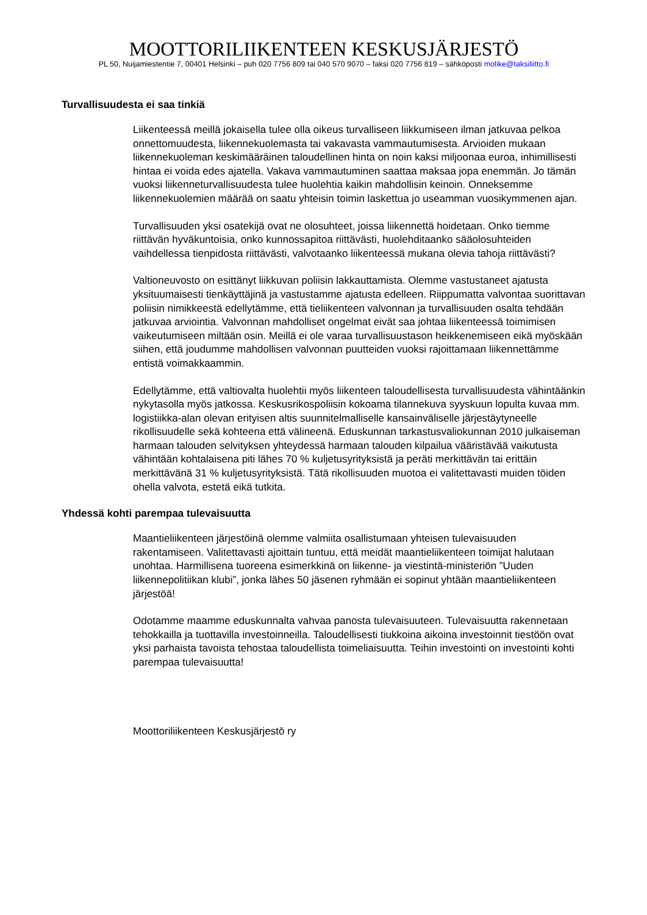MOOTTORILIIKENTEEN KESKUSJÄRJESTÖ
PL 50, Nuijamiestentie 7, 00401 Helsinki – puh 020 7756 809 tai 040 570 9070 – faksi 020 7756 819 – sähköposti molike@taksiliitto.fi
Turvallisuudesta ei saa tinkiä
Liikenteessä meillä jokaisella tulee olla oikeus turvalliseen liikkumiseen ilman jatkuvaa pelkoa onnettomuudesta, liikennekuolemasta tai vakavasta vammautumisesta. Arvioiden mukaan liikennekuoleman keskimääräinen taloudellinen hinta on noin kaksi miljoonaa euroa, inhimillisesti hintaa ei voida edes ajatella. Vakava vammautuminen saattaa maksaa jopa enemmän. Jo tämän vuoksi liikenneturvallisuudesta tulee huolehtia kaikin mahdollisin keinoin. Onneksemme liikennekuolemien määrää on saatu yhteisin toimin laskettua jo useamman vuosikymmenen ajan.
Turvallisuuden yksi osatekijä ovat ne olosuhteet, joissa liikennettä hoidetaan. Onko tiemme riittävän hyväkuntoisia, onko kunnossapitoa riittävästi, huolehditaanko sääolosuhteiden vaihdellessa tienpidosta riittävästi, valvotaanko liikenteessä mukana olevia tahoja riittävästi?
Valtioneuvosto on esittänyt liikkuvan poliisin lakkauttamista. Olemme vastustaneet ajatusta yksituumaisesti tienkäyttäjinä ja vastustamme ajatusta edelleen. Riippumatta valvontaa suorittavan poliisin nimikkeestä edellytämme, että tieliikenteen valvonnan ja turvallisuuden osalta tehdään jatkuvaa arviointia. Valvonnan mahdolliset ongelmat eivät saa johtaa liikenteessä toimimisen vaikeutumiseen miltään osin. Meillä ei ole varaa turvallisuustason heikkenemiseen eikä myöskään siihen, että joudumme mahdollisen valvonnan puutteiden vuoksi rajoittamaan liikennettämme entistä voimakkaammin.
Edellytämme, että valtiovalta huolehtii myös liikenteen taloudellisesta turvallisuudesta vähintäänkin nykytasolla myös jatkossa. Keskusrikospoliisin kokoama tilannekuva syyskuun lopulta kuvaa mm. logistiikka-alan olevan erityisen altis suunnitelmalliselle kansainväliselle järjestäytyneelle rikollisuudelle sekä kohteena että välineenä. Eduskunnan tarkastusvaliokunnan 2010 julkaiseman harmaan talouden selvityksen yhteydessä harmaan talouden kilpailua vääristävää vaikutusta vähintään kohtalaisena piti lähes 70 % kuljetusyrityksistä ja peräti merkittävän tai erittäin merkittävänä 31 % kuljetusyrityksistä. Tätä rikollisuuden muotoa ei valitettavasti muiden töiden ohella valvota, estetä eikä tutkita.
Yhdessä kohti parempaa tulevaisuutta
Maantieliikenteen järjestöinä olemme valmiita osallistumaan yhteisen tulevaisuuden rakentamiseen. Valitettavasti ajoittain tuntuu, että meidät maantieliikenteen toimijat halutaan unohtaa. Harmillisena tuoreena esimerkkinä on liikenne- ja viestintä-ministeriön ”Uuden liikennepolitiikan klubi”, jonka lähes 50 jäsenen ryhmään ei sopinut yhtään maantieliikenteen järjestöä!
Odotamme maamme eduskunnalta vahvaa panosta tulevaisuuteen. Tulevaisuutta rakennetaan tehokkailla ja tuottavilla investoinneilla. Taloudellisesti tiukkoina aikoina investoinnit tiestöön ovat yksi parhaista tavoista tehostaa taloudellista toimeliaisuutta. Teihin investointi on investointi kohti parempaa tulevaisuutta!
Moottoriliikenteen Keskusjärjestö ry